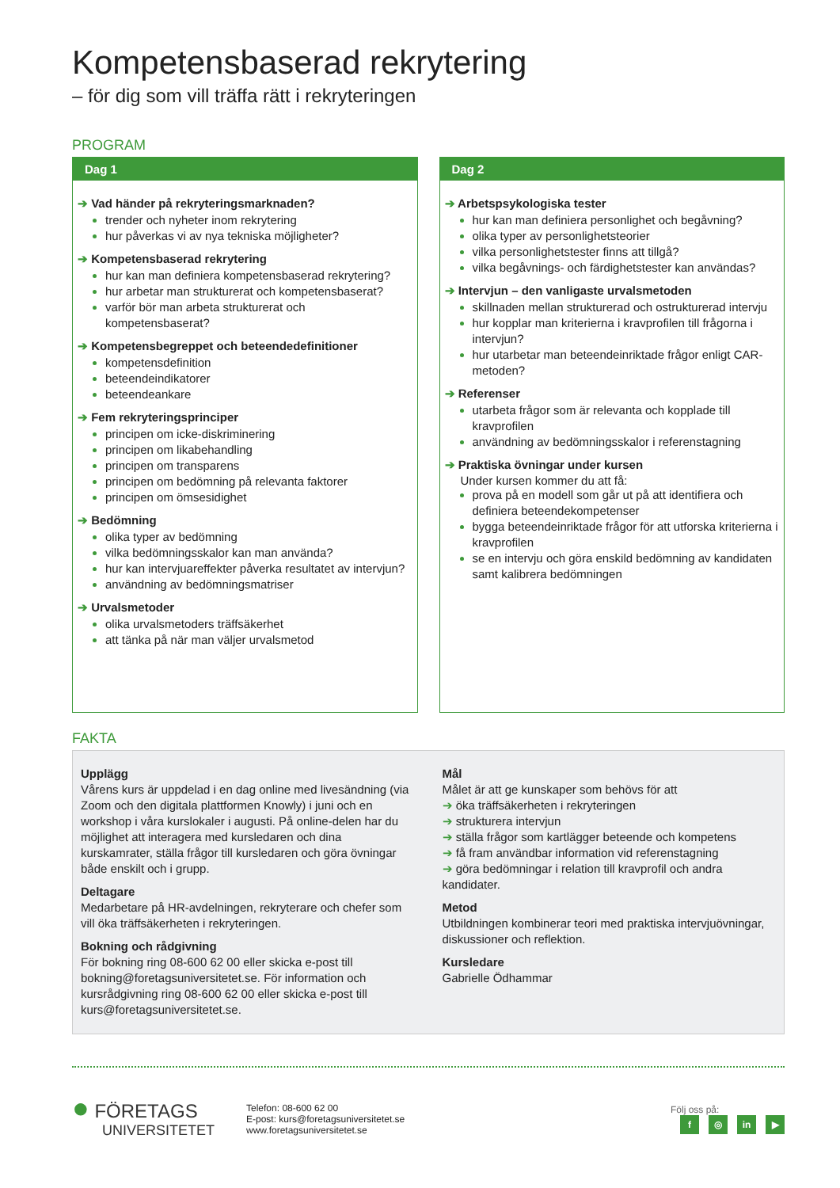Kompetensbaserad rekrytering
– för dig som vill träffa rätt i rekryteringen
PROGRAM
Dag 1
➔ Vad händer på rekryteringsmarknaden?
trender och nyheter inom rekrytering
hur påverkas vi av nya tekniska möjligheter?
➔ Kompetensbaserad rekrytering
hur kan man definiera kompetensbaserad rekrytering?
hur arbetar man strukturerat och kompetensbaserat?
varför bör man arbeta strukturerat och kompetensbaserat?
➔ Kompetensbegreppet och beteendedefinitioner
kompetensdefinition
beteendeindikatorer
beteendeankare
➔ Fem rekryteringsprinciper
principen om icke-diskriminering
principen om likabehandling
principen om transparens
principen om bedömning på relevanta faktorer
principen om ömsesidighet
➔ Bedömning
olika typer av bedömning
vilka bedömningsskalor kan man använda?
hur kan intervjuareffekter påverka resultatet av intervjun?
användning av bedömningsmatriser
➔ Urvalsmetoder
olika urvalsmetoders träffsäkerhet
att tänka på när man väljer urvalsmetod
Dag 2
➔ Arbetspsykologiska tester
hur kan man definiera personlighet och begåvning?
olika typer av personlighetsteorier
vilka personlighetstester finns att tillgå?
vilka begåvnings- och färdighetstester kan användas?
➔ Intervjun – den vanligaste urvalsmetoden
skillnaden mellan strukturerad och ostrukturerad intervju
hur kopplar man kriterierna i kravprofilen till frågorna i intervjun?
hur utarbetar man beteendeinriktade frågor enligt CAR-metoden?
➔ Referenser
utarbeta frågor som är relevanta och kopplade till kravprofilen
användning av bedömningsskalor i referenstagning
➔ Praktiska övningar under kursen
Under kursen kommer du att få:
prova på en modell som går ut på att identifiera och definiera beteendekompetenser
bygga beteendeinriktade frågor för att utforska kriterierna i kravprofilen
se en intervju och göra enskild bedömning av kandidaten samt kalibrera bedömningen
FAKTA
Upplägg
Vårens kurs är uppdelad i en dag online med livesändning (via Zoom och den digitala plattformen Knowly) i juni och en workshop i våra kurslokaler i augusti. På online-delen har du möjlighet att interagera med kursledaren och dina kurskamrater, ställa frågor till kursledaren och göra övningar både enskilt och i grupp.
Deltagare
Medarbetare på HR-avdelningen, rekryterare och chefer som vill öka träffsäkerheten i rekryteringen.
Bokning och rådgivning
För bokning ring 08-600 62 00 eller skicka e-post till bokning@foretagsuniversitetet.se. För information och kursrådgivning ring 08-600 62 00 eller skicka e-post till kurs@foretagsuniversitetet.se.
Mål
Målet är att ge kunskaper som behövs för att
➔ öka träffsäkerheten i rekryteringen
➔ strukturera intervjun
➔ ställa frågor som kartlägger beteende och kompetens
➔ få fram användbar information vid referenstagning
➔ göra bedömningar i relation till kravprofil och andra kandidater.
Metod
Utbildningen kombinerar teori med praktiska intervjuövningar, diskussioner och reflektion.
Kursledare
Gabrielle Ödhammar
● FÖRETAGS
UNIVERSITETET
Telefon: 08-600 62 00
E-post: kurs@foretagsuniversitetet.se
www.foretagsuniversitetet.se
Följ oss på:
f ◎ in ▶